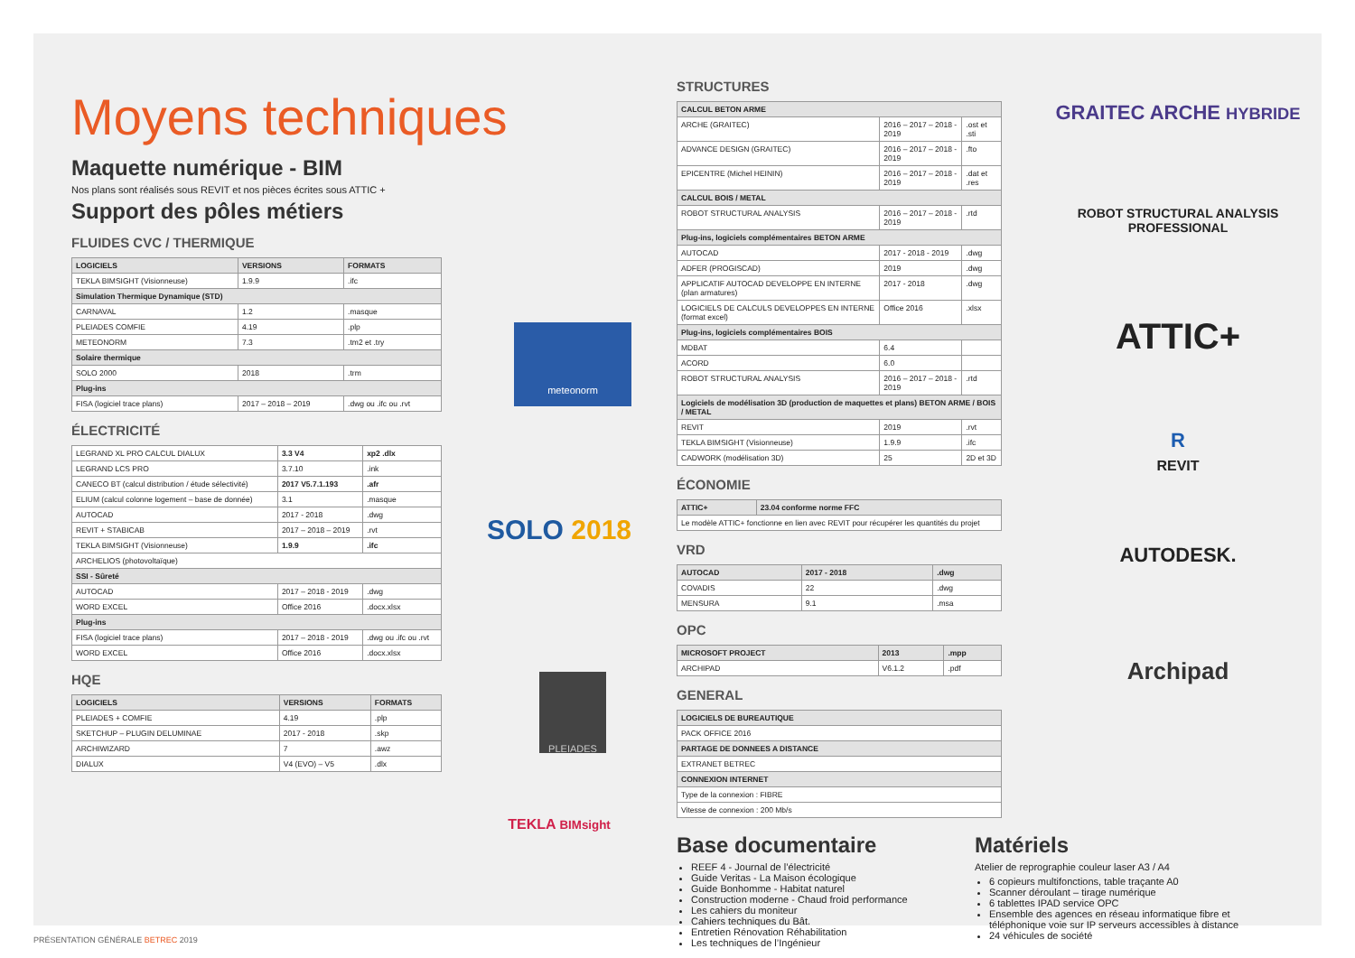Moyens techniques
Maquette numérique - BIM
Nos plans sont réalisés sous REVIT et nos pièces écrites sous ATTIC +
Support des pôles métiers
FLUIDES CVC / THERMIQUE
| LOGICIELS | VERSIONS | FORMATS |
| --- | --- | --- |
| TEKLA BIMSIGHT (Visionneuse) | 1.9.9 | .ifc |
| Simulation Thermique Dynamique (STD) | | |
| CARNAVAL | 1.2 | .masque |
| PLEIADES COMFIE | 4.19 | .plp |
| METEONORM | 7.3 | .tm2 et .try |
| Solaire thermique | | |
| SOLO 2000 | 2018 | .trm |
| Plug-ins | | |
| FISA (logiciel trace plans) | 2017 – 2018 – 2019 | .dwg ou .ifc ou .rvt |
ÉLECTRICITÉ
| LEGRAND XL PRO CALCUL DIALUX | 3.3 V4 | xp2 .dlx |
| LEGRAND LCS PRO | 3.7.10 | .ink |
| CANECO BT (calcul distribution / étude sélectivité) | 2017 V5.7.1.193 | .afr |
| ELIUM (calcul colonne logement – base de donnée) | 3.1 | .masque |
| AUTOCAD | 2017 - 2018 | .dwg |
| REVIT + STABICAB | 2017 – 2018 – 2019 | .rvt |
| TEKLA BIMSIGHT (Visionneuse) | 1.9.9 | .ifc |
| ARCHELIOS (photovoltaïque) | | |
| SSI - Sûreté | | |
| AUTOCAD | 2017 – 2018 - 2019 | .dwg |
| WORD EXCEL | Office 2016 | .docx.xlsx |
| Plug-ins | | |
| FISA (logiciel trace plans) | 2017 – 2018 - 2019 | .dwg ou .ifc ou .rvt |
| WORD EXCEL | Office 2016 | .docx.xlsx |
HQE
| LOGICIELS | VERSIONS | FORMATS |
| --- | --- | --- |
| PLEIADES + COMFIE | 4.19 | .plp |
| SKETCHUP – PLUGIN DELUMINAE | 2017 - 2018 | .skp |
| ARCHIWIZARD | 7 | .awz |
| DIALUX | V4 (EVO) – V5 | .dlx |
meteonorm
SOLO 2018
PLEIADES
TEKLA BIMsight
STRUCTURES
| CALCUL BETON ARME | | |
| ARCHE (GRAITEC) | 2016 – 2017 – 2018 - 2019 | .ost et .sti |
| ADVANCE DESIGN (GRAITEC) | 2016 – 2017 – 2018 - 2019 | .fto |
| EPICENTRE (Michel HEININ) | 2016 – 2017 – 2018 - 2019 | .dat et .res |
| CALCUL BOIS / METAL | | |
| ROBOT STRUCTURAL ANALYSIS | 2016 – 2017 – 2018 - 2019 | .rtd |
| Plug-ins, logiciels complémentaires BETON ARME | | |
| AUTOCAD | 2017 - 2018 - 2019 | .dwg |
| ADFER (PROGISCAD) | 2019 | .dwg |
| APPLICATIF AUTOCAD DEVELOPPE EN INTERNE (plan armatures) | 2017 - 2018 | .dwg |
| LOGICIELS DE CALCULS DEVELOPPES EN INTERNE (format excel) | Office 2016 | .xlsx |
| Plug-ins, logiciels complémentaires BOIS | | |
| MDBAT | 6.4 | |
| ACORD | 6.0 | |
| ROBOT STRUCTURAL ANALYSIS | 2016 – 2017 – 2018 - 2019 | .rtd |
| Logiciels de modélisation 3D (production de maquettes et plans) BETON ARME / BOIS / METAL | | |
| REVIT | 2019 | .rvt |
| TEKLA BIMSIGHT (Visionneuse) | 1.9.9 | .ifc |
| CADWORK (modélisation 3D) | 25 | 2D et 3D |
ÉCONOMIE
| ATTIC+ | 23.04 conforme norme FFC |
| --- | --- |
| Le modèle ATTIC+ fonctionne en lien avec REVIT pour récupérer les quantités du projet | |
VRD
| AUTOCAD | 2017 - 2018 | .dwg |
| --- | --- | --- |
| COVADIS | 22 | .dwg |
| MENSURA | 9.1 | .msa |
OPC
| MICROSOFT PROJECT | 2013 | .mpp |
| --- | --- | --- |
| ARCHIPAD | V6.1.2 | .pdf |
GENERAL
| LOGICIELS DE BUREAUTIQUE |
| --- |
| PACK OFFICE 2016 |
| PARTAGE DE DONNEES A DISTANCE |
| EXTRANET BETREC |
| CONNEXION INTERNET |
| Type de la connexion : FIBRE |
| Vitesse de connexion : 200 Mb/s |
Base documentaire
REEF 4 - Journal de l’électricité
Guide Veritas - La Maison écologique
Guide Bonhomme - Habitat naturel
Construction moderne - Chaud froid performance
Les cahiers du moniteur
Cahiers techniques du Bât.
Entretien Rénovation Réhabilitation
Les techniques de l’Ingénieur
Matériels
Atelier de reprographie couleur laser A3 / A4
6 copieurs multifonctions, table traçante A0
Scanner déroulant – tirage numérique
6 tablettes IPAD service OPC
Ensemble des agences en réseau informatique fibre et téléphonique voie sur IP serveurs accessibles à distance
24 véhicules de société
GRAITEC ARCHE HYBRIDE
ROBOT STRUCTURAL ANALYSIS PROFESSIONAL
ATTIC+
R
REVIT
AUTODESK.
Archipad
PRÉSENTATION GÉNÉRALE BETREC 2019